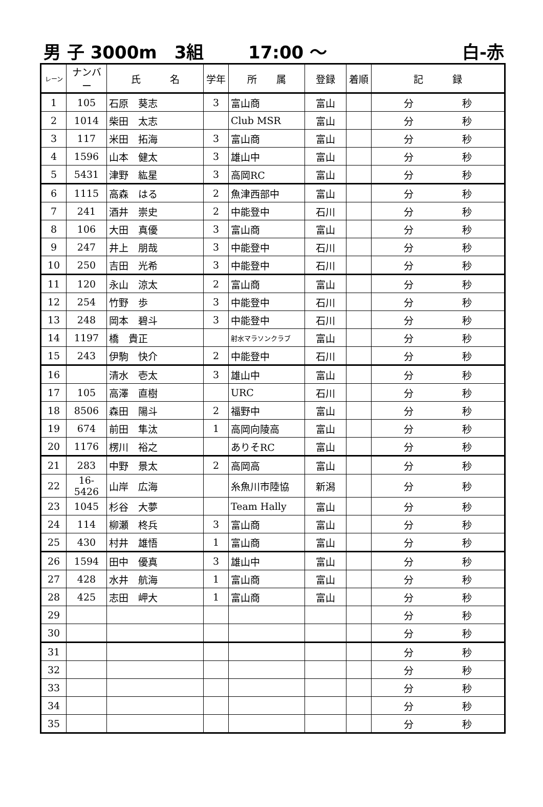男 子 3000m　3組 17:00 ～ 白-赤
| レーン | ナンバー | 氏 名 | 学年 | 所 属 | 登録 | 着順 | 記 録 |
| --- | --- | --- | --- | --- | --- | --- | --- |
| 1 | 105 | 石原 葵志 | 3 | 富山商 | 富山 | | 分 秒 |
| 2 | 1014 | 柴田 太志 | | Club MSR | 富山 | | 分 秒 |
| 3 | 117 | 米田 拓海 | 3 | 富山商 | 富山 | | 分 秒 |
| 4 | 1596 | 山本 健太 | 3 | 雄山中 | 富山 | | 分 秒 |
| 5 | 5431 | 津野 紘星 | 3 | 高岡RC | 富山 | | 分 秒 |
| 6 | 1115 | 高森 はる | 2 | 魚津西部中 | 富山 | | 分 秒 |
| 7 | 241 | 酒井 崇史 | 2 | 中能登中 | 石川 | | 分 秒 |
| 8 | 106 | 大田 真優 | 3 | 富山商 | 富山 | | 分 秒 |
| 9 | 247 | 井上 朋哉 | 3 | 中能登中 | 石川 | | 分 秒 |
| 10 | 250 | 吉田 光希 | 3 | 中能登中 | 石川 | | 分 秒 |
| 11 | 120 | 永山 涼太 | 2 | 富山商 | 富山 | | 分 秒 |
| 12 | 254 | 竹野 歩 | 3 | 中能登中 | 石川 | | 分 秒 |
| 13 | 248 | 岡本 碧斗 | 3 | 中能登中 | 石川 | | 分 秒 |
| 14 | 1197 | 橋 貴正 | | 射水マラソンクラブ | 富山 | | 分 秒 |
| 15 | 243 | 伊駒 快介 | 2 | 中能登中 | 石川 | | 分 秒 |
| 16 | | 清水 壱太 | 3 | 雄山中 | 富山 | | 分 秒 |
| 17 | 105 | 高澤 直樹 | | URC | 石川 | | 分 秒 |
| 18 | 8506 | 森田 陽斗 | 2 | 福野中 | 富山 | | 分 秒 |
| 19 | 674 | 前田 隼汰 | 1 | 高岡向陵高 | 富山 | | 分 秒 |
| 20 | 1176 | 楞川 裕之 | | ありそRC | 富山 | | 分 秒 |
| 21 | 283 | 中野 景太 | 2 | 高岡高 | 富山 | | 分 秒 |
| 22 | 16-5426 | 山岸 広海 | | 糸魚川市陸協 | 新潟 | | 分 秒 |
| 23 | 1045 | 杉谷 大夢 | | Team Hally | 富山 | | 分 秒 |
| 24 | 114 | 柳瀬 柊兵 | 3 | 富山商 | 富山 | | 分 秒 |
| 25 | 430 | 村井 雄悟 | 1 | 富山商 | 富山 | | 分 秒 |
| 26 | 1594 | 田中 優真 | 3 | 雄山中 | 富山 | | 分 秒 |
| 27 | 428 | 水井 航海 | 1 | 富山商 | 富山 | | 分 秒 |
| 28 | 425 | 志田 岬大 | 1 | 富山商 | 富山 | | 分 秒 |
| 29 | | | | | | | 分 秒 |
| 30 | | | | | | | 分 秒 |
| 31 | | | | | | | 分 秒 |
| 32 | | | | | | | 分 秒 |
| 33 | | | | | | | 分 秒 |
| 34 | | | | | | | 分 秒 |
| 35 | | | | | | | 分 秒 |